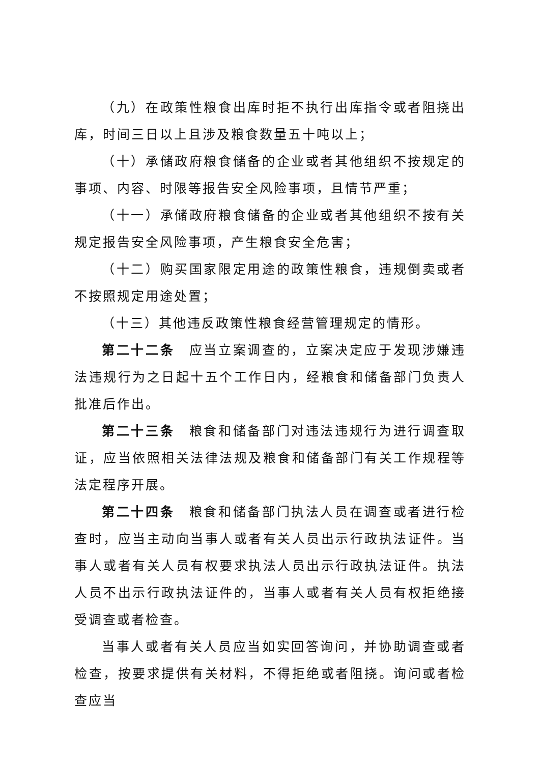（九）在政策性粮食出库时拒不执行出库指令或者阻挠出库，时间三日以上且涉及粮食数量五十吨以上；
（十）承储政府粮食储备的企业或者其他组织不按规定的事项、内容、时限等报告安全风险事项，且情节严重；
（十一）承储政府粮食储备的企业或者其他组织不按有关规定报告安全风险事项，产生粮食安全危害；
（十二）购买国家限定用途的政策性粮食，违规倒卖或者不按照规定用途处置；
（十三）其他违反政策性粮食经营管理规定的情形。
第二十二条　应当立案调查的，立案决定应于发现涉嫌违法违规行为之日起十五个工作日内，经粮食和储备部门负责人批准后作出。
第二十三条　粮食和储备部门对违法违规行为进行调查取证，应当依照相关法律法规及粮食和储备部门有关工作规程等法定程序开展。
第二十四条　粮食和储备部门执法人员在调查或者进行检查时，应当主动向当事人或者有关人员出示行政执法证件。当事人或者有关人员有权要求执法人员出示行政执法证件。执法人员不出示行政执法证件的，当事人或者有关人员有权拒绝接受调查或者检查。
当事人或者有关人员应当如实回答询问，并协助调查或者检查，按要求提供有关材料，不得拒绝或者阻挠。询问或者检查应当